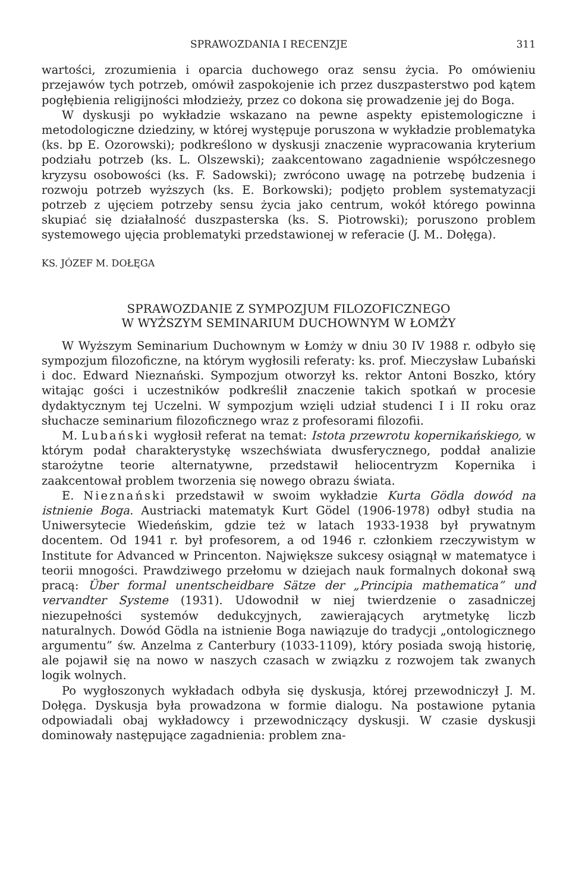SPRAWOZDANIA I RECENZJE 311
wartości, zrozumienia i oparcia duchowego oraz sensu życia. Po omówieniu przejawów tych potrzeb, omówił zaspokojenie ich przez duszpasterstwo pod kątem pogłębienia religijności młodzieży, przez co dokona się prowadzenie jej do Boga.
W dyskusji po wykładzie wskazano na pewne aspekty epistemologiczne i metodologiczne dziedziny, w której występuje poruszona w wykładzie problematyka (ks. bp E. Ozorowski); podkreślono w dyskusji znaczenie wypracowania kryterium podziału potrzeb (ks. L. Olszewski); zaakcentowano zagadnienie współczesnego kryzysu osobowości (ks. F. Sadowski); zwrócono uwagę na potrzebę budzenia i rozwoju potrzeb wyższych (ks. E. Borkowski); podjęto problem systematyzacji potrzeb z ujęciem potrzeby sensu życia jako centrum, wokół którego powinna skupiać się działalność duszpasterska (ks. S. Piotrowski); poruszono problem systemowego ujęcia problematyki przedstawionej w referacie (J. M.. Dołęga).
KS. JÓZEF M. DOŁĘGA
SPRAWOZDANIE Z SYMPOZJUM FILOZOFICZNEGO
W WYŻSZYM SEMINARIUM DUCHOWNYM W ŁOMŻY
W Wyższym Seminarium Duchownym w Łomży w dniu 30 IV 1988 r. odbyło się sympozjum filozoficzne, na którym wygłosili referaty: ks. prof. Mieczysław Lubański i doc. Edward Nieznański. Sympozjum otworzył ks. rektor Antoni Boszko, który witając gości i uczestników podkreślił znaczenie takich spotkań w procesie dydaktycznym tej Uczelni. W sympozjum wzięli udział studenci I i II roku oraz słuchacze seminarium filozoficznego wraz z profesorami filozofii.
M. Lubański wygłosił referat na temat: Istota przewrotu kopernikańskiego, w którym podał charakterystykę wszechświata dwusferycznego, poddał analizie starożytne teorie alternatywne, przedstawił heliocentryzm Kopernika i zaakcentował problem tworzenia się nowego obrazu świata.
E. Nieznański przedstawił w swoim wykładzie Kurta Gödla dowód na istnienie Boga. Austriacki matematyk Kurt Gödel (1906-1978) odbył studia na Uniwersytecie Wiedeńskim, gdzie też w latach 1933-1938 był prywatnym docentem. Od 1941 r. był profesorem, a od 1946 r. członkiem rzeczywistym w Institute for Advanced w Princenton. Największe sukcesy osiągnął w matematyce i teorii mnogości. Prawdziwego przełomu w dziejach nauk formalnych dokonał swą pracą: Über formal unentscheidbare Sätze der „Principia mathematica” und vervandter Systeme (1931). Udowodnił w niej twierdzenie o zasadniczej niezupełności systemów dedukcyjnych, zawierających arytmetykę liczb naturalnych. Dowód Gödla na istnienie Boga nawiązuje do tradycji „ontologicznego argumentu” św. Anzelma z Canterbury (1033-1109), który posiada swoją historię, ale pojawił się na nowo w naszych czasach w związku z rozwojem tak zwanych logik wolnych.
Po wygłoszonych wykładach odbyła się dyskusja, której przewodniczył J. M. Dołęga. Dyskusja była prowadzona w formie dialogu. Na postawione pytania odpowiadali obaj wykładowcy i przewodniczący dyskusji. W czasie dyskusji dominowały następujące zagadnienia: problem zna-